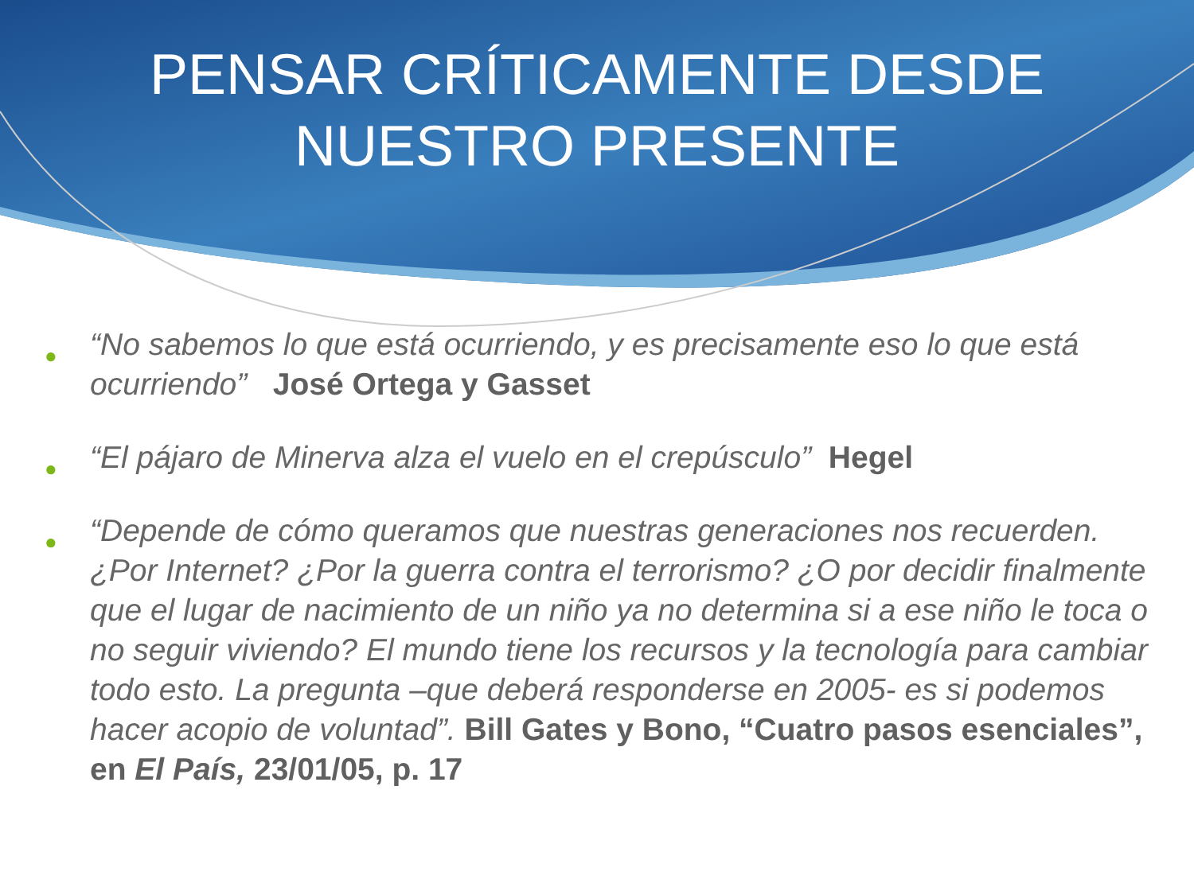PENSAR CRÍTICAMENTE DESDE
NUESTRO PRESENTE
● “No sabemos lo que está ocurriendo, y es precisamente eso lo que está ocurriendo” José Ortega y Gasset
● “El pájaro de Minerva alza el vuelo en el crepúsculo” Hegel
● “Depende de cómo queramos que nuestras generaciones nos recuerden. ¿Por Internet? ¿Por la guerra contra el terrorismo? ¿O por decidir finalmente que el lugar de nacimiento de un niño ya no determina si a ese niño le toca o no seguir viviendo? El mundo tiene los recursos y la tecnología para cambiar todo esto. La pregunta –que deberá responderse en 2005- es si podemos hacer acopio de voluntad”. Bill Gates y Bono, “Cuatro pasos esenciales”, en El País, 23/01/05, p. 17